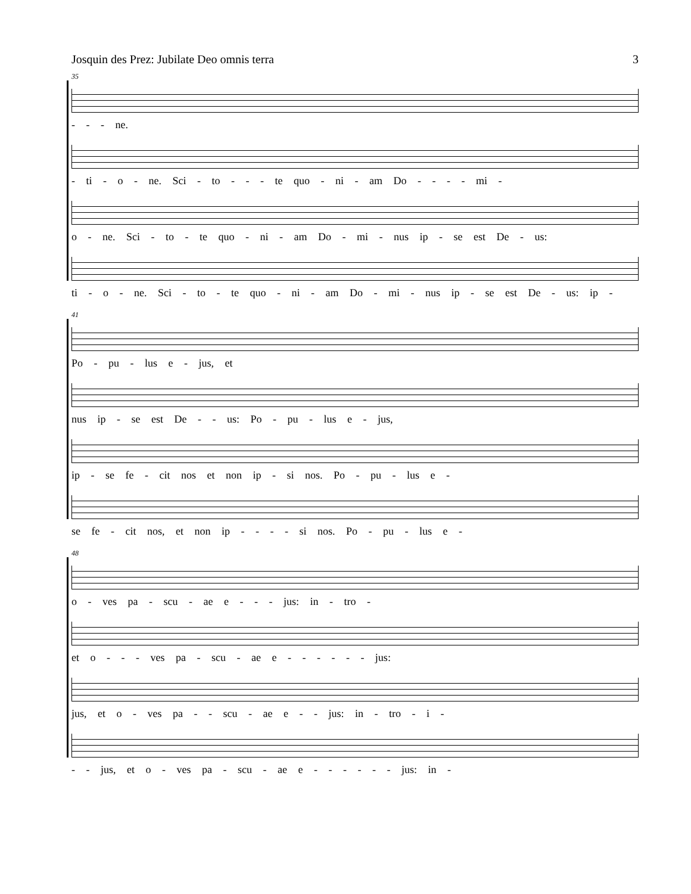Josquin des Prez: Jubilate Deo omnis terra 3
35
- - - ne.
- ti - o - ne. Sci - to - - - te quo - ni - am Do - - - - mi -
o - ne. Sci - to - te quo - ni - am Do - mi - nus ip - se est De - us:
ti - o - ne. Sci - to - te quo - ni - am Do - mi - nus ip - se est De - us: ip -
41
Po - pu - lus e - jus, et
nus ip - se est De - - us: Po - pu - lus e - jus,
ip - se fe - cit nos et non ip - si nos. Po - pu - lus e -
se fe - cit nos, et non ip - - - - si nos. Po - pu - lus e -
48
o - ves pa - scu - ae e - - - jus: in - tro -
et o - - - ves pa - scu - ae e - - - - - - jus:
jus, et o - ves pa - - scu - ae e - - jus: in - tro - i -
- - jus, et o - ves pa - scu - ae e - - - - - - jus: in -